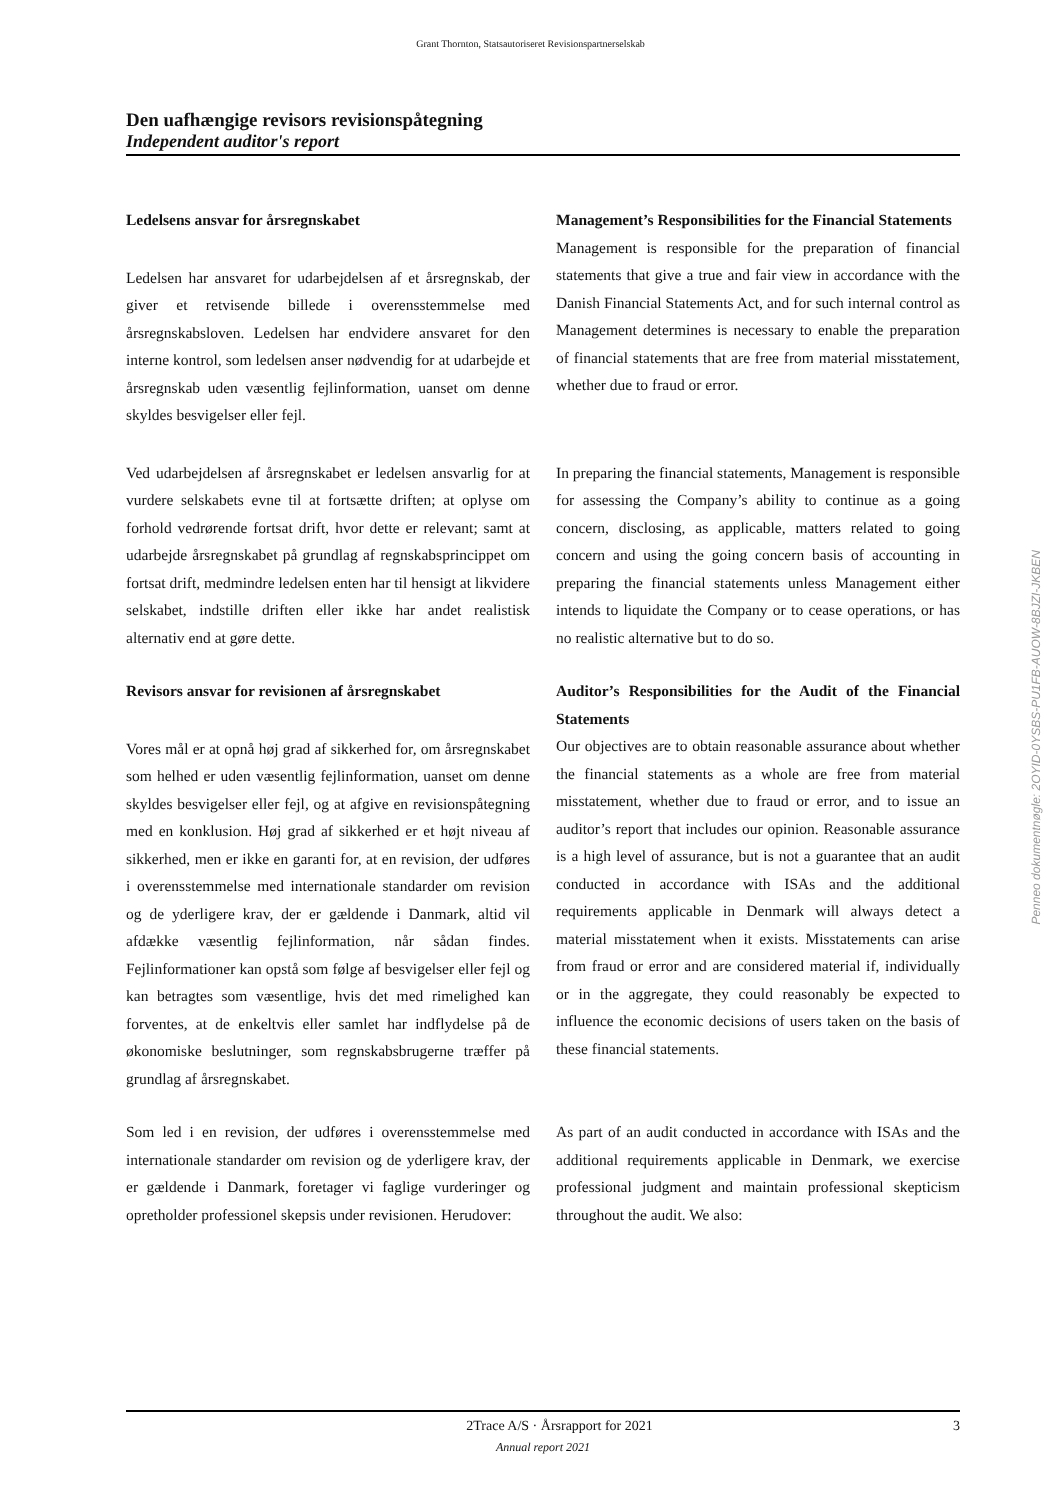Grant Thornton, Statsautoriseret Revisionspartnerselskab
Den uafhængige revisors revisionspåtegning
Independent auditor's report
Ledelsens ansvar for årsregnskabet
Ledelsen har ansvaret for udarbejdelsen af et årsregnskab, der giver et retvisende billede i overensstemmelse med årsregnskabsloven. Ledelsen har endvidere ansvaret for den interne kontrol, som ledelsen anser nødvendig for at udarbejde et årsregnskab uden væsentlig fejlinformation, uanset om denne skyldes besvigelser eller fejl.
Management’s Responsibilities for the Financial Statements
Management is responsible for the preparation of financial statements that give a true and fair view in accordance with the Danish Financial Statements Act, and for such internal control as Management determines is necessary to enable the preparation of financial statements that are free from material misstatement, whether due to fraud or error.
Ved udarbejdelsen af årsregnskabet er ledelsen ansvarlig for at vurdere selskabets evne til at fortsætte driften; at oplyse om forhold vedrørende fortsat drift, hvor dette er relevant; samt at udarbejde årsregnskabet på grundlag af regnskabsprincippet om fortsat drift, medmindre ledelsen enten har til hensigt at likvidere selskabet, indstille driften eller ikke har andet realistisk alternativ end at gøre dette.
In preparing the financial statements, Management is responsible for assessing the Company’s ability to continue as a going concern, disclosing, as applicable, matters related to going concern and using the going concern basis of accounting in preparing the financial statements unless Management either intends to liquidate the Company or to cease operations, or has no realistic alternative but to do so.
Revisors ansvar for revisionen af årsregnskabet
Vores mål er at opnå høj grad af sikkerhed for, om årsregnskabet som helhed er uden væsentlig fejlinformation, uanset om denne skyldes besvigelser eller fejl, og at afgive en revisionspåtegning med en konklusion. Høj grad af sikkerhed er et højt niveau af sikkerhed, men er ikke en garanti for, at en revision, der udføres i overensstemmelse med internationale standarder om revision og de yderligere krav, der er gældende i Danmark, altid vil afdække væsentlig fejlinformation, når sådan findes. Fejlinformationer kan opstå som følge af besvigelser eller fejl og kan betragtes som væsentlige, hvis det med rimelighed kan forventes, at de enkeltvis eller samlet har indflydelse på de økonomiske beslutninger, som regnskabsbrugerne træffer på grundlag af årsregnskabet.
Auditor’s Responsibilities for the Audit of the Financial Statements
Our objectives are to obtain reasonable assurance about whether the financial statements as a whole are free from material misstatement, whether due to fraud or error, and to issue an auditor’s report that includes our opinion. Reasonable assurance is a high level of assurance, but is not a guarantee that an audit conducted in accordance with ISAs and the additional requirements applicable in Denmark will always detect a material misstatement when it exists. Misstatements can arise from fraud or error and are considered material if, individually or in the aggregate, they could reasonably be expected to influence the economic decisions of users taken on the basis of these financial statements.
Som led i en revision, der udføres i overensstemmelse med internationale standarder om revision og de yderligere krav, der er gældende i Danmark, foretager vi faglige vurderinger og opretholder professionel skepsis under revisionen. Herudover:
As part of an audit conducted in accordance with ISAs and the additional requirements applicable in Denmark, we exercise professional judgment and maintain professional skepticism throughout the audit. We also:
Penneo dokumentnøgle: 2OYID-0YSBS-PU1FB-AUOW-8BJZI-JKBEN
2Trace A/S · Årsrapport for 2021 3
Annual report 2021